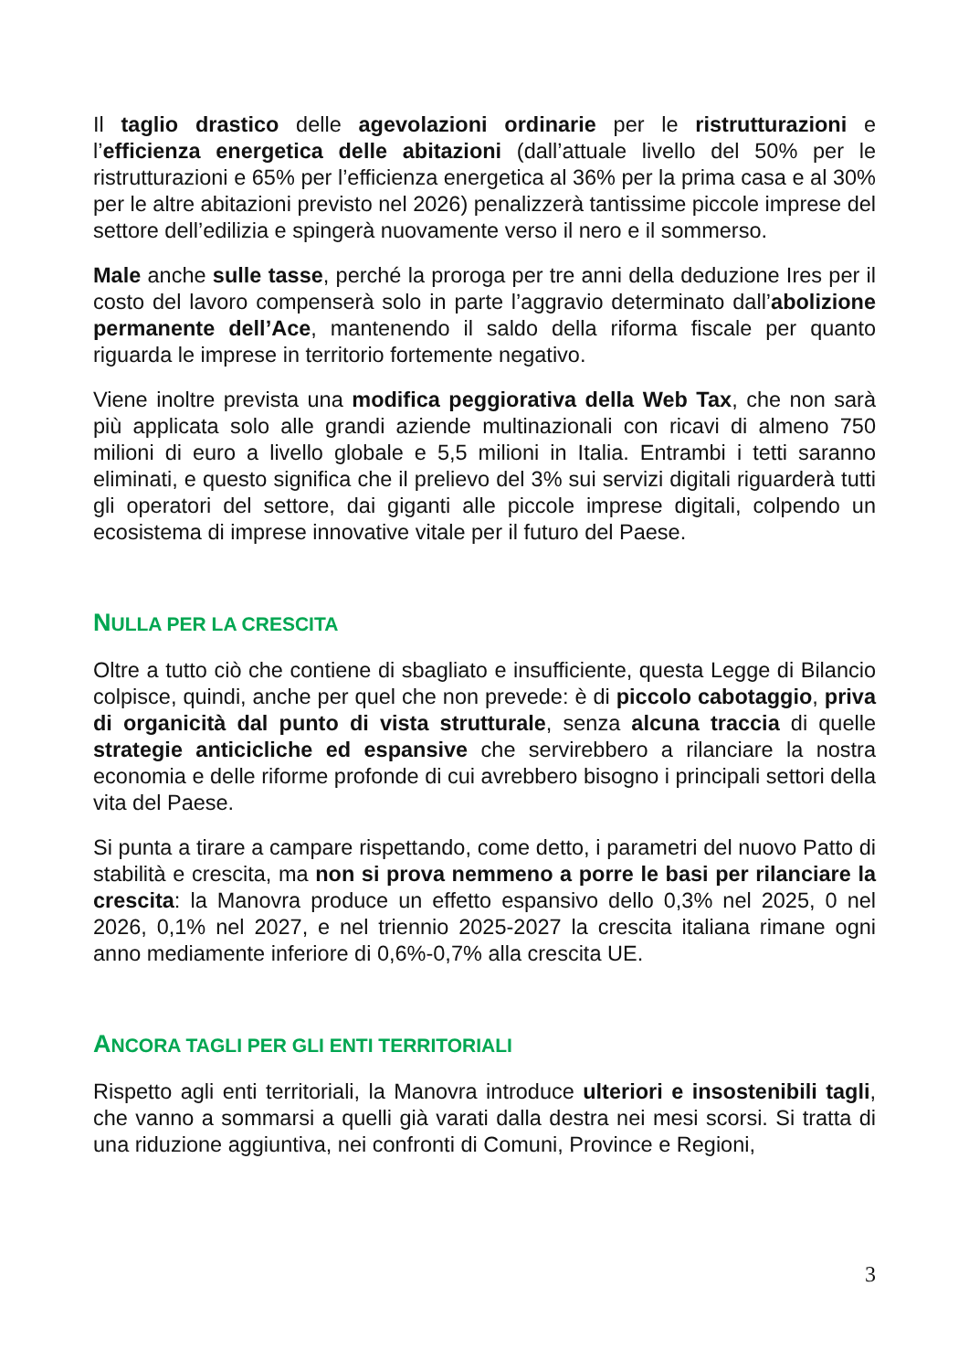Il taglio drastico delle agevolazioni ordinarie per le ristrutturazioni e l’efficienza energetica delle abitazioni (dall’attuale livello del 50% per le ristrutturazioni e 65% per l’efficienza energetica al 36% per la prima casa e al 30% per le altre abitazioni previsto nel 2026) penalizzerà tantissime piccole imprese del settore dell’edilizia e spingerà nuovamente verso il nero e il sommerso.
Male anche sulle tasse, perché la proroga per tre anni della deduzione Ires per il costo del lavoro compenserà solo in parte l’aggravio determinato dall’abolizione permanente dell’Ace, mantenendo il saldo della riforma fiscale per quanto riguarda le imprese in territorio fortemente negativo.
Viene inoltre prevista una modifica peggiorativa della Web Tax, che non sarà più applicata solo alle grandi aziende multinazionali con ricavi di almeno 750 milioni di euro a livello globale e 5,5 milioni in Italia. Entrambi i tetti saranno eliminati, e questo significa che il prelievo del 3% sui servizi digitali riguarderà tutti gli operatori del settore, dai giganti alle piccole imprese digitali, colpendo un ecosistema di imprese innovative vitale per il futuro del Paese.
NULLA PER LA CRESCITA
Oltre a tutto ciò che contiene di sbagliato e insufficiente, questa Legge di Bilancio colpisce, quindi, anche per quel che non prevede: è di piccolo cabotaggio, priva di organicità dal punto di vista strutturale, senza alcuna traccia di quelle strategie anticicliche ed espansive che servirebbero a rilanciare la nostra economia e delle riforme profonde di cui avrebbero bisogno i principali settori della vita del Paese.
Si punta a tirare a campare rispettando, come detto, i parametri del nuovo Patto di stabilità e crescita, ma non si prova nemmeno a porre le basi per rilanciare la crescita: la Manovra produce un effetto espansivo dello 0,3% nel 2025, 0 nel 2026, 0,1% nel 2027, e nel triennio 2025-2027 la crescita italiana rimane ogni anno mediamente inferiore di 0,6%-0,7% alla crescita UE.
ANCORA TAGLI PER GLI ENTI TERRITORIALI
Rispetto agli enti territoriali, la Manovra introduce ulteriori e insostenibili tagli, che vanno a sommarsi a quelli già varati dalla destra nei mesi scorsi. Si tratta di una riduzione aggiuntiva, nei confronti di Comuni, Province e Regioni,
3